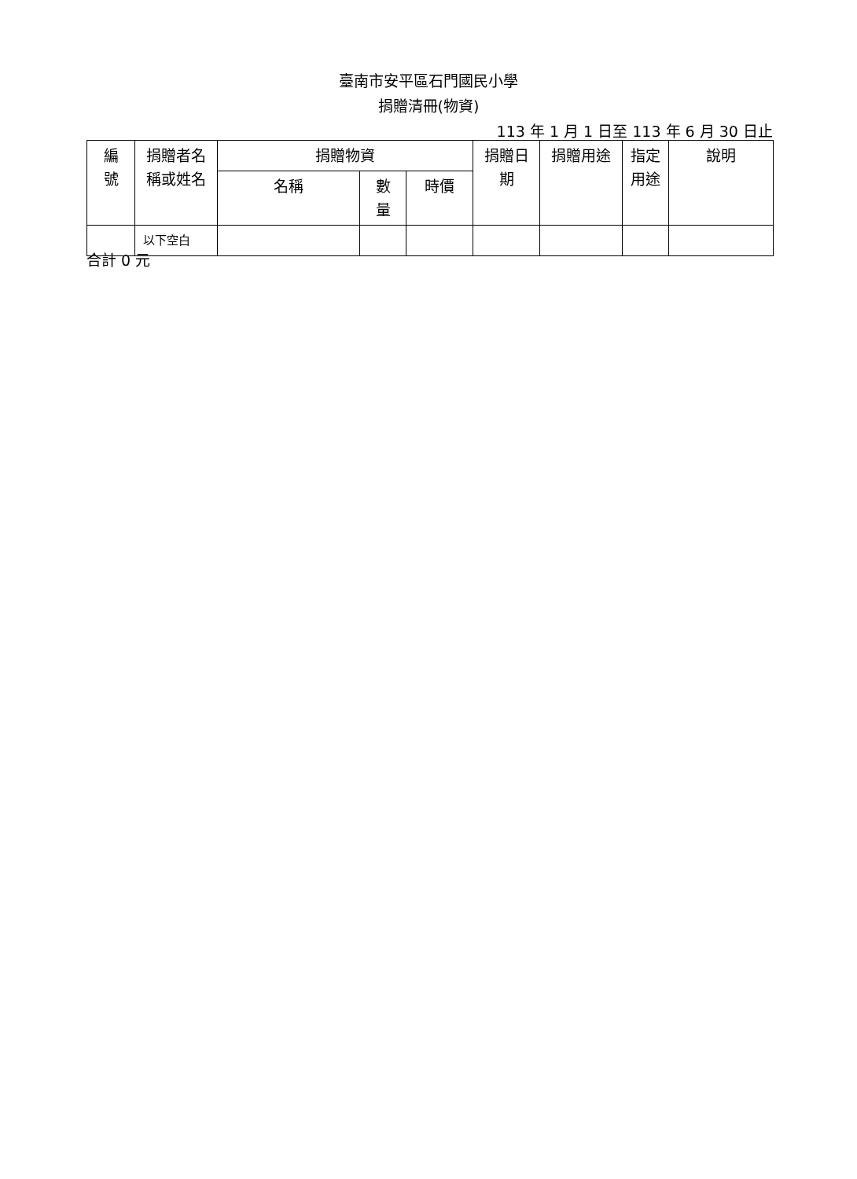臺南市安平區石門國民小學
捐贈清冊(物資)
113 年 1 月 1 日至 113 年 6 月 30 日止
| 編 號 | 捐贈者名 稱或姓名 | 捐贈物資 | | | 捐贈日 期 | 捐贈用途 | 指定 用途 | 說明 |
| --- | --- | --- | --- | --- | --- | --- | --- | --- |
| | | 名稱 | 數 量 | 時價 | | | | |
| | 以下空白 | | | | | | | |
合計 0 元